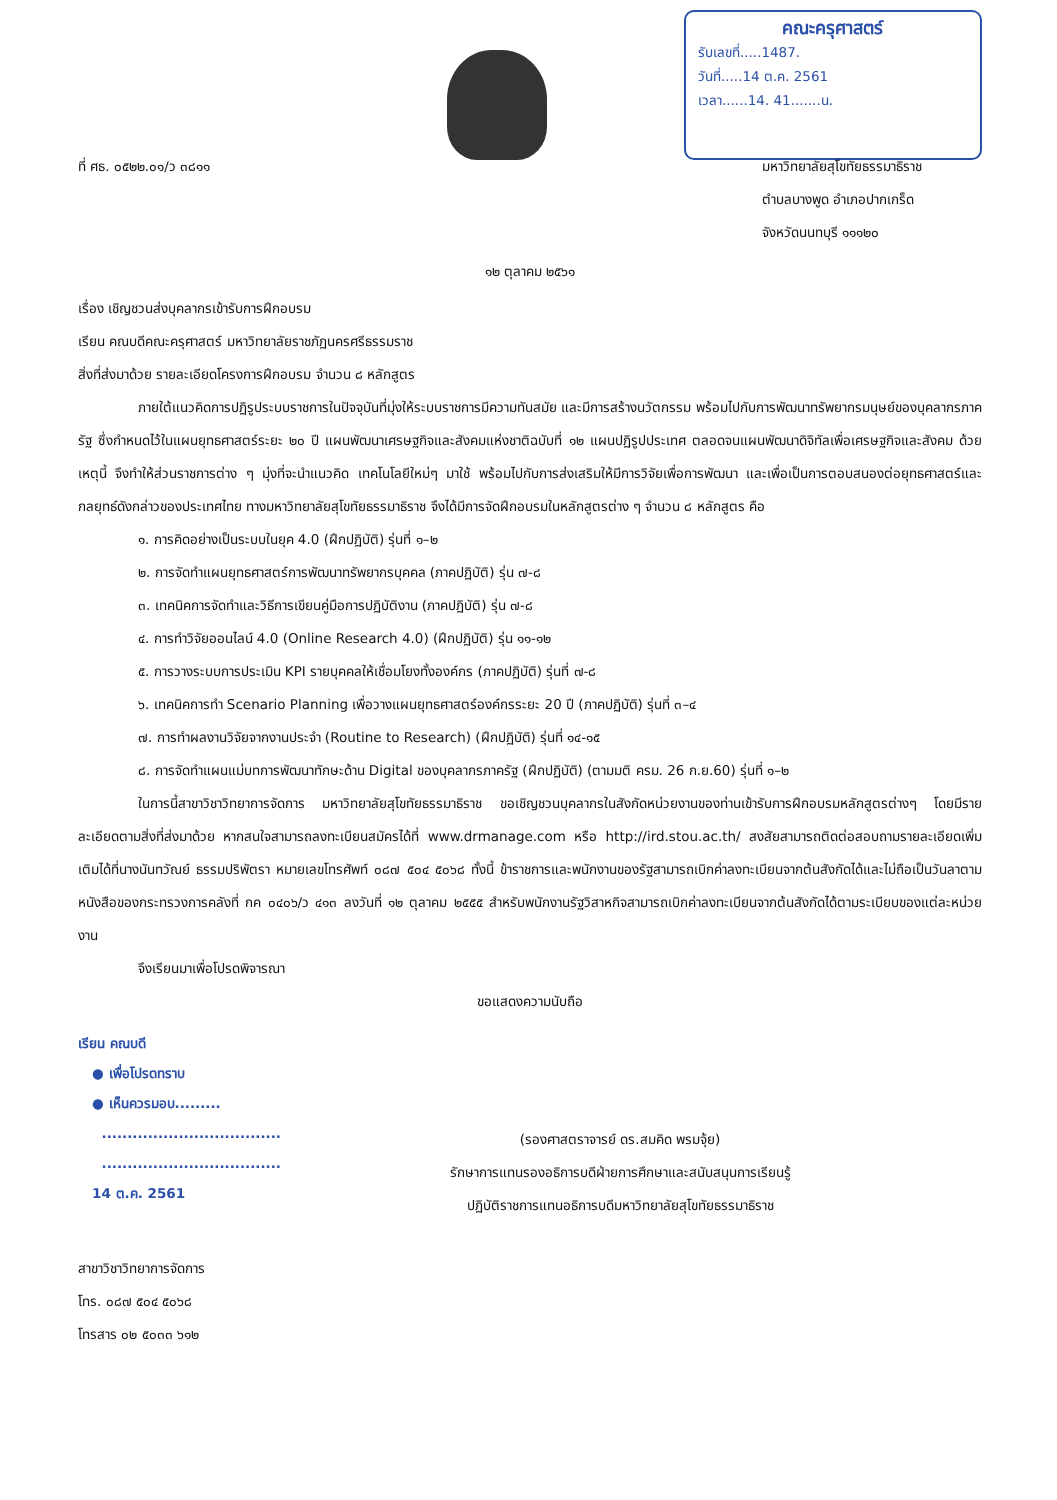คณะครุศาสตร์
รับเลขที่.....1487.
วันที่.....14 ต.ค. 2561
เวลา......14. 41.......น.
ที่ ศธ. ๐๕๒๒.๐๑/ว ๓๘๑๑ มหาวิทยาลัยสุโขทัยธรรมาธิราช
ตำบลบางพูด อำเภอปากเกร็ด
จังหวัดนนทบุรี ๑๑๑๒๐
๑๒ ตุลาคม ๒๕๖๑
เรื่อง เชิญชวนส่งบุคลากรเข้ารับการฝึกอบรม
เรียน คณบดีคณะครุศาสตร์ มหาวิทยาลัยราชภัฏนครศรีธรรมราช
สิ่งที่ส่งมาด้วย รายละเอียดโครงการฝึกอบรม จำนวน ๘ หลักสูตร
ภายใต้แนวคิดการปฏิรูประบบราชการในปัจจุบันที่มุ่งให้ระบบราชการมีความทันสมัย และมีการสร้างนวัตกรรม พร้อมไปกับการพัฒนาทรัพยากรมนุษย์ของบุคลากรภาครัฐ ซึ่งกำหนดไว้ในแผนยุทธศาสตร์ระยะ ๒๐ ปี แผนพัฒนาเศรษฐกิจและสังคมแห่งชาติฉบับที่ ๑๒ แผนปฏิรูปประเทศ ตลอดจนแผนพัฒนาดิจิทัลเพื่อเศรษฐกิจและสังคม ด้วยเหตุนี้ จึงทำให้ส่วนราชการต่าง ๆ มุ่งที่จะนำแนวคิด เทคโนโลยีใหม่ๆ มาใช้ พร้อมไปกับการส่งเสริมให้มีการวิจัยเพื่อการพัฒนา และเพื่อเป็นการตอบสนองต่อยุทธศาสตร์และกลยุทธ์ดังกล่าวของประเทศไทย ทางมหาวิทยาลัยสุโขทัยธรรมาธิราช จึงได้มีการจัดฝึกอบรมในหลักสูตรต่าง ๆ จำนวน ๘ หลักสูตร คือ
๑. การคิดอย่างเป็นระบบในยุค 4.0 (ฝึกปฏิบัติ) รุ่นที่ ๑–๒
๒. การจัดทำแผนยุทธศาสตร์การพัฒนาทรัพยากรบุคคล (ภาคปฏิบัติ) รุ่น ๗-๘
๓. เทคนิคการจัดทำและวิธีการเขียนคู่มือการปฏิบัติงาน (ภาคปฏิบัติ) รุ่น ๗-๘
๔. การทำวิจัยออนไลน์ 4.0 (Online Research 4.0) (ฝึกปฏิบัติ) รุ่น ๑๑-๑๒
๕. การวางระบบการประเมิน KPI รายบุคคลให้เชื่อมโยงทั้งองค์กร (ภาคปฏิบัติ) รุ่นที่ ๗-๘
๖. เทคนิคการทำ Scenario Planning เพื่อวางแผนยุทธศาสตร์องค์กรระยะ 20 ปี (ภาคปฏิบัติ) รุ่นที่ ๓–๔
๗. การทำผลงานวิจัยจากงานประจำ (Routine to Research) (ฝึกปฏิบัติ) รุ่นที่ ๑๔-๑๕
๘. การจัดทำแผนแม่บทการพัฒนาทักษะด้าน Digital ของบุคลากรภาครัฐ (ฝึกปฏิบัติ) (ตามมติ ครม. 26 ก.ย.60) รุ่นที่ ๑–๒
ในการนี้สาขาวิชาวิทยาการจัดการ มหาวิทยาลัยสุโขทัยธรรมาธิราช ขอเชิญชวนบุคลากรในสังกัดหน่วยงานของท่านเข้ารับการฝึกอบรมหลักสูตรต่างๆ โดยมีรายละเอียดตามสิ่งที่ส่งมาด้วย หากสนใจสามารถลงทะเบียนสมัครได้ที่ www.drmanage.com หรือ http://ird.stou.ac.th/ สงสัยสามารถติดต่อสอบถามรายละเอียดเพิ่มเติมได้ที่นางนันทวัณย์ ธรรมปริพัตรา หมายเลขโทรศัพท์ ๐๘๗ ๕๐๔ ๕๐๖๘ ทั้งนี้ ข้าราชการและพนักงานของรัฐสามารถเบิกค่าลงทะเบียนจากต้นสังกัดได้และไม่ถือเป็นวันลาตามหนังสือของกระทรวงการคลังที่ กค ๐๔๐๖/ว ๔๑๓ ลงวันที่ ๑๒ ตุลาคม ๒๕๕๕ สำหรับพนักงานรัฐวิสาหกิจสามารถเบิกค่าลงทะเบียนจากต้นสังกัดได้ตามระเบียบของแต่ละหน่วยงาน
จึงเรียนมาเพื่อโปรดพิจารณา
ขอแสดงความนับถือ
เรียน คณบดี
● เพื่อโปรดทราบ
● เห็นควรมอบ.........
...................................
...................................
14 ต.ค. 2561
(รองศาสตราจารย์ ดร.สมคิด พรมจุ้ย)
รักษาการแทนรองอธิการบดีฝ่ายการศึกษาและสนับสนุนการเรียนรู้
ปฏิบัติราชการแทนอธิการบดีมหาวิทยาลัยสุโขทัยธรรมาธิราช
สาขาวิชาวิทยาการจัดการ
โทร. ๐๘๗ ๕๐๔ ๕๐๖๘
โทรสาร ๐๒ ๕๐๓๓ ๖๑๒